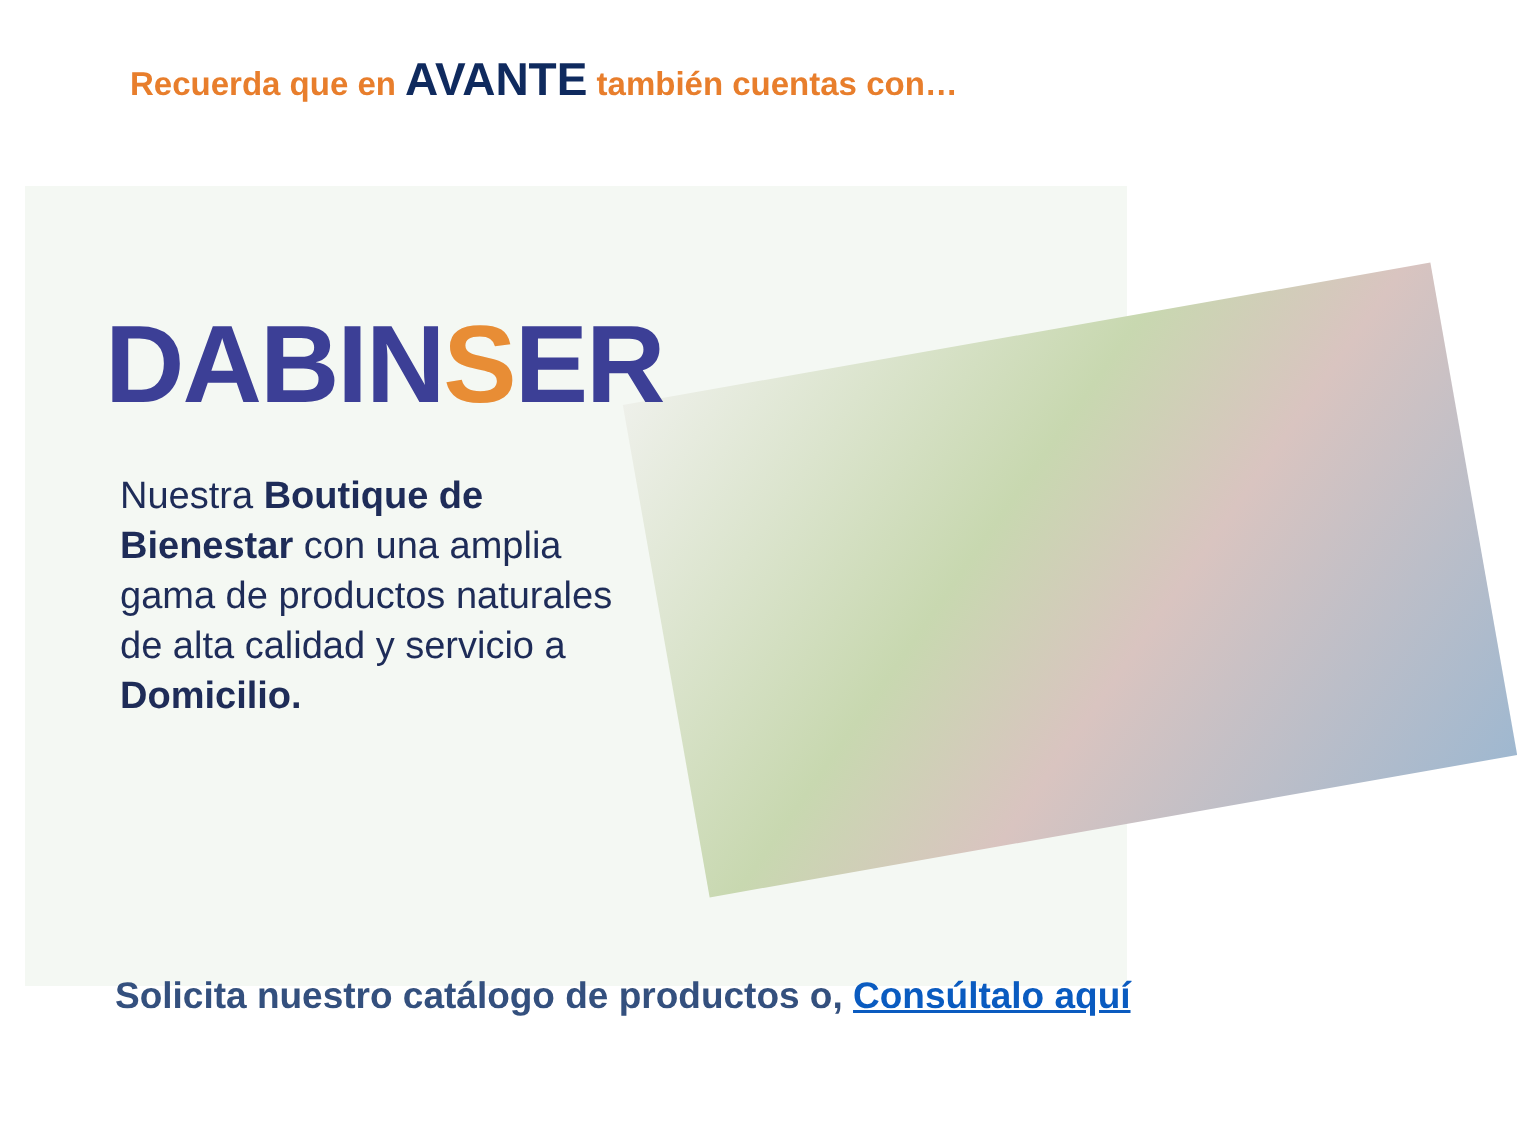Recuerda que en AVANTE también cuentas con…
DABINSER
Nuestra Boutique de Bienestar con una amplia gama de productos naturales de alta calidad y servicio a Domicilio.
Solicita nuestro catálogo de productos o, Consúltalo aquí